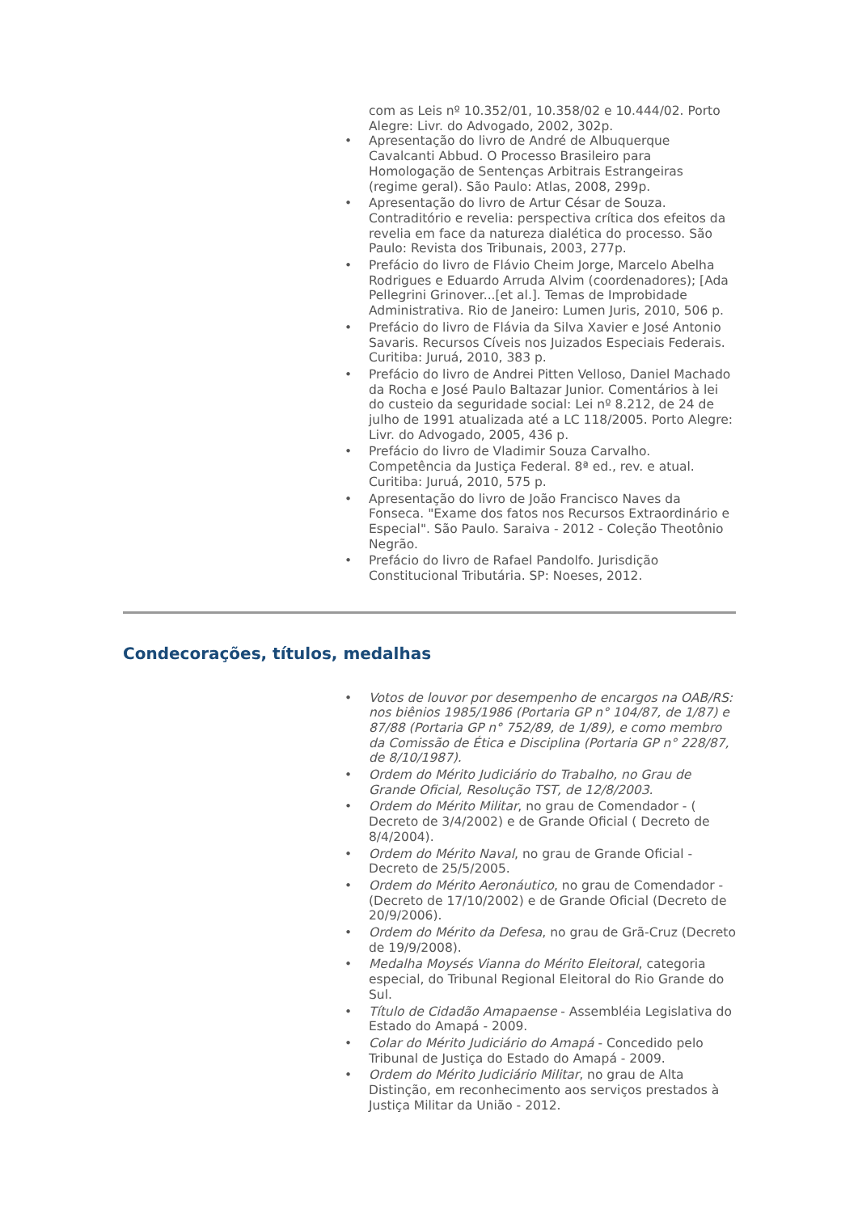com as Leis nº 10.352/01, 10.358/02 e 10.444/02. Porto Alegre: Livr. do Advogado, 2002, 302p.
• Apresentação do livro de André de Albuquerque Cavalcanti Abbud. O Processo Brasileiro para Homologação de Sentenças Arbitrais Estrangeiras (regime geral). São Paulo: Atlas, 2008, 299p.
• Apresentação do livro de Artur César de Souza. Contraditório e revelia: perspectiva crítica dos efeitos da revelia em face da natureza dialética do processo. São Paulo: Revista dos Tribunais, 2003, 277p.
• Prefácio do livro de Flávio Cheim Jorge, Marcelo Abelha Rodrigues e Eduardo Arruda Alvim (coordenadores); [Ada Pellegrini Grinover...[et al.]. Temas de Improbidade Administrativa. Rio de Janeiro: Lumen Juris, 2010, 506 p.
• Prefácio do livro de Flávia da Silva Xavier e José Antonio Savaris. Recursos Cíveis nos Juizados Especiais Federais. Curitiba: Juruá, 2010, 383 p.
• Prefácio do livro de Andrei Pitten Velloso, Daniel Machado da Rocha e José Paulo Baltazar Junior. Comentários à lei do custeio da seguridade social: Lei nº 8.212, de 24 de julho de 1991 atualizada até a LC 118/2005. Porto Alegre: Livr. do Advogado, 2005, 436 p.
• Prefácio do livro de Vladimir Souza Carvalho. Competência da Justiça Federal. 8ª ed., rev. e atual. Curitiba: Juruá, 2010, 575 p.
• Apresentação do livro de João Francisco Naves da Fonseca. "Exame dos fatos nos Recursos Extraordinário e Especial". São Paulo. Saraiva - 2012 - Coleção Theotônio Negrão.
• Prefácio do livro de Rafael Pandolfo. Jurisdição Constitucional Tributária. SP: Noeses, 2012.
Condecorações, títulos, medalhas
• Votos de louvor por desempenho de encargos na OAB/RS: nos biênios 1985/1986 (Portaria GP n° 104/87, de 1/87) e 87/88 (Portaria GP n° 752/89, de 1/89), e como membro da Comissão de Ética e Disciplina (Portaria GP n° 228/87, de 8/10/1987).
• Ordem do Mérito Judiciário do Trabalho, no Grau de Grande Oficial, Resolução TST, de 12/8/2003.
• Ordem do Mérito Militar, no grau de Comendador - ( Decreto de 3/4/2002) e de Grande Oficial ( Decreto de 8/4/2004).
• Ordem do Mérito Naval, no grau de Grande Oficial - Decreto de 25/5/2005.
• Ordem do Mérito Aeronáutico, no grau de Comendador - (Decreto de 17/10/2002) e de Grande Oficial (Decreto de 20/9/2006).
• Ordem do Mérito da Defesa, no grau de Grã-Cruz (Decreto de 19/9/2008).
• Medalha Moysés Vianna do Mérito Eleitoral, categoria especial, do Tribunal Regional Eleitoral do Rio Grande do Sul.
• Título de Cidadão Amapaense - Assembléia Legislativa do Estado do Amapá - 2009.
• Colar do Mérito Judiciário do Amapá - Concedido pelo Tribunal de Justiça do Estado do Amapá - 2009.
• Ordem do Mérito Judiciário Militar, no grau de Alta Distinção, em reconhecimento aos serviços prestados à Justiça Militar da União - 2012.